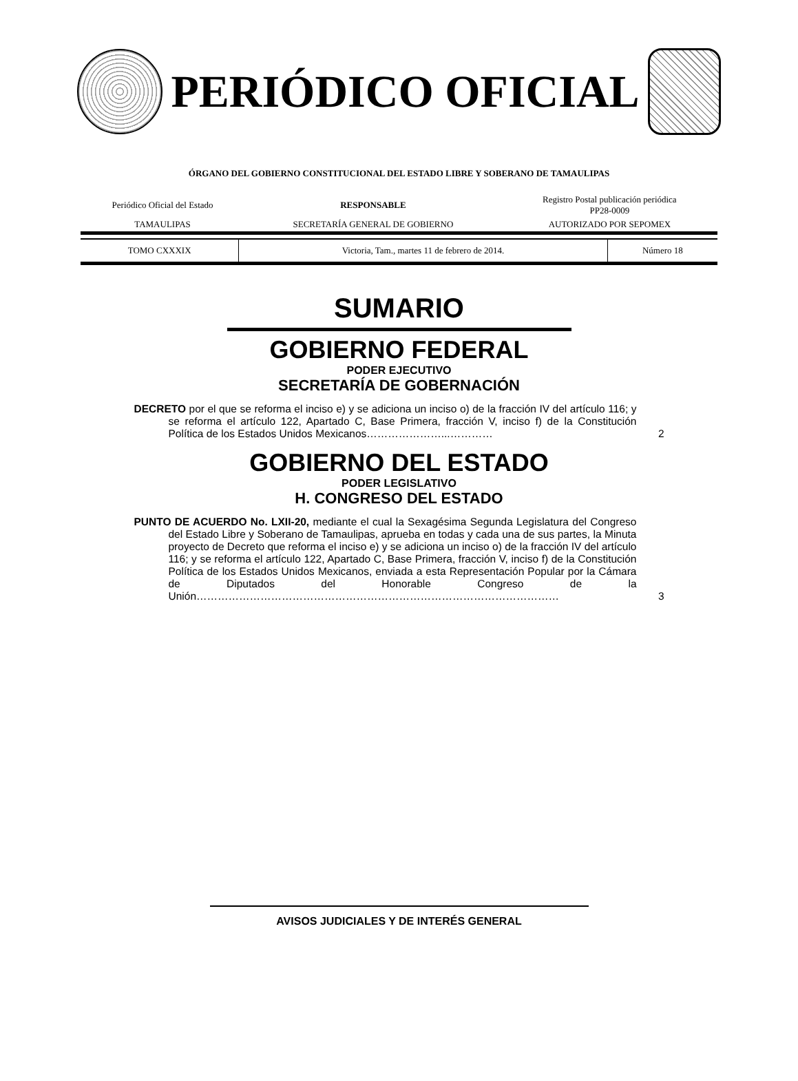PERIÓDICO OFICIAL
ÓRGANO DEL GOBIERNO CONSTITUCIONAL DEL ESTADO LIBRE Y SOBERANO DE TAMAULIPAS
| Periódico Oficial del Estado | RESPONSABLE | Registro Postal publicación periódica PP28-0009 |
| TAMAULIPAS | SECRETARÍA GENERAL DE GOBIERNO | AUTORIZADO POR SEPOMEX |
| TOMO CXXXIX | Victoria, Tam., martes 11 de febrero de 2014. | Número 18 |
SUMARIO
GOBIERNO FEDERAL
PODER EJECUTIVO
SECRETARÍA DE GOBERNACIÓN
DECRETO por el que se reforma el inciso e) y se adiciona un inciso o) de la fracción IV del artículo 116; y se reforma el artículo 122, Apartado C, Base Primera, fracción V, inciso f) de la Constitución Política de los Estados Unidos Mexicanos…………………...…………
2
GOBIERNO DEL ESTADO
PODER LEGISLATIVO
H. CONGRESO DEL ESTADO
PUNTO DE ACUERDO No. LXII-20, mediante el cual la Sexagésima Segunda Legislatura del Congreso del Estado Libre y Soberano de Tamaulipas, aprueba en todas y cada una de sus partes, la Minuta proyecto de Decreto que reforma el inciso e) y se adiciona un inciso o) de la fracción IV del artículo 116; y se reforma el artículo 122, Apartado C, Base Primera, fracción V, inciso f) de la Constitución Política de los Estados Unidos Mexicanos, enviada a esta Representación Popular por la Cámara de Diputados del Honorable Congreso de la Unión…………………………………………………………………………………………
3
AVISOS JUDICIALES Y DE INTERÉS GENERAL